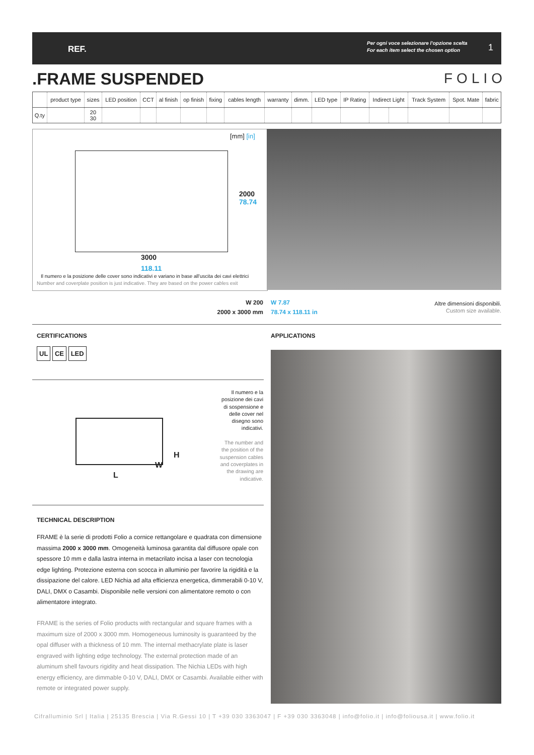REF.
Per ogni voce selezionare l'opzione scelta
For each item select the chosen option
1
.FRAME SUSPENDED FOLIO
| | product type | sizes | LED position | CCT | al finish | op finish | fixing | cables length | warranty | dimm. | LED type | IP Rating | Indirect Light | | Track System | Spot. Mate | fabric |
| --- | --- | --- | --- | --- | --- | --- | --- | --- | --- | --- | --- | --- | --- | --- | --- | --- | --- |
| Q.ty | | 20 30 | | | | | | | | | | | | | | | |
[mm] [in]
2000 78.74
3000
118.11
Il numero e la posizione delle cover sono indicativi e variano in base all'uscita dei cavi elettrici
Number and coverplate position is just indicative. They are based on the power cables exit
W 200
2000 x 3000 mm
W 7.87
78.74 x 118.11 in
Altre dimensioni disponibili.
Custom size available.
CERTIFICATIONS APPLICATIONS
UL CE LED
L
H
W
Il numero e la posizione dei cavi di sospensione e delle cover nel disegno sono indicativi.
The number and the position of the suspension cables and coverplates in the drawing are indicative.
TECHNICAL DESCRIPTION
FRAME è la serie di prodotti Folio a cornice rettangolare e quadrata con dimensione massima 2000 x 3000 mm. Omogeneità luminosa garantita dal diffusore opale con spessore 10 mm e dalla lastra interna in metacrilato incisa a laser con tecnologia edge lighting. Protezione esterna con scocca in alluminio per favorire la rigidità e la dissipazione del calore. LED Nichia ad alta efficienza energetica, dimmerabili 0-10 V, DALI, DMX o Casambi. Disponibile nelle versioni con alimentatore remoto o con alimentatore integrato.
FRAME is the series of Folio products with rectangular and square frames with a maximum size of 2000 x 3000 mm. Homogeneous luminosity is guaranteed by the opal diffuser with a thickness of 10 mm. The internal methacrylate plate is laser engraved with lighting edge technology. The external protection made of an aluminum shell favours rigidity and heat dissipation. The Nichia LEDs with high energy efficiency, are dimmable 0-10 V, DALI, DMX or Casambi. Available either with remote or integrated power supply.
Cifralluminio Srl | Italia | 25135 Brescia | Via R.Gessi 10 | T +39 030 3363047 | F +39 030 3363048 | info@folio.it | info@foliousa.it | www.folio.it